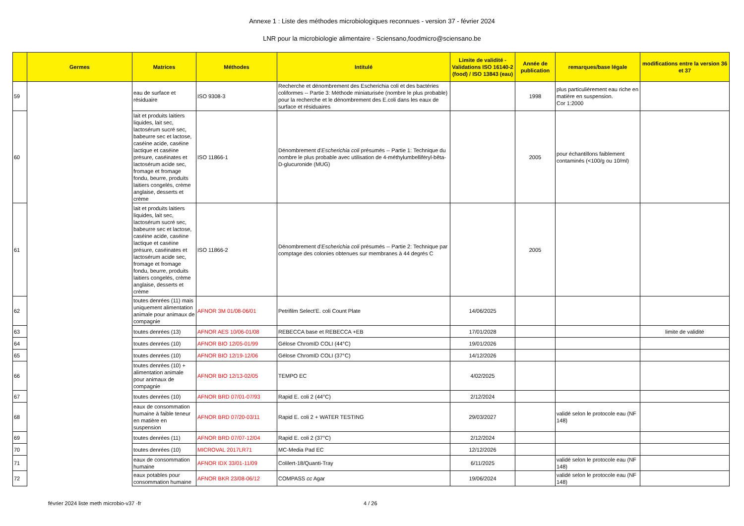Annexe 1 : Liste des méthodes microbiologiques reconnues - version 37 - février 2024
LNR pour la microbiologie alimentaire - Sciensano,foodmicro@sciensano.be
| | Germes | Matrices | Méthodes | Intitulé | Limite de validité - Validations ISO 16140-2 (food) / ISO 13843 (eau) | Année de publication | remarques/base légale | modifications entre la version 36 et 37 |
| --- | --- | --- | --- | --- | --- | --- | --- | --- |
| 59 | | eau de surface et résiduaire | ISO 9308-3 | Recherche et dénombrement des Escherichia coli et des bactéries coliformes -- Partie 3: Méthode miniaturisée (nombre le plus probable) pour la recherche et le dénombrement des E.coli dans les eaux de surface et résiduaires | | 1998 | plus particulièrement eau riche en matière en suspension. Cor 1:2000 | |
| 60 | | lait et produits laitiers liquides, lait sec, lactosérum sucré sec, babeurre sec et lactose, caséine acide, caséine lactique et caséine présure, caséinates et lactosérum acide sec, fromage et fromage fondu, beurre, produits laitiers congelés, crème anglaise, desserts et crème | ISO 11866-1 | Dénombrement d' Escherichia coli présumés -- Partie 1: Technique du nombre le plus probable avec utilisation de 4-méthylumbelliféryl-bêta-D-glucuronide (MUG) | | 2005 | pour échantillons faiblement contaminés (<100/g ou 10/ml) | |
| 61 | | lait et produits laitiers liquides, lait sec, lactosérum sucré sec, babeurre sec et lactose, caséine acide, caséine lactique et caséine présure, caséinates et lactosérum acide sec, fromage et fromage fondu, beurre, produits laitiers congelés, crème anglaise, desserts et crème | ISO 11866-2 | Dénombrement d' Escherichia coli présumés -- Partie 2: Technique par comptage des colonies obtenues sur membranes à 44 degrés C | | 2005 | | |
| 62 | | toutes denrées (11) mais uniquement alimentation animale pour animaux de compagnie | AFNOR 3M 01/08-06/01 | Petrifilm Select'E. coli Count Plate | 14/06/2025 | | | |
| 63 | | toutes denrées (13) | AFNOR AES 10/06-01/08 | REBECCA base et REBECCA +EB | 17/01/2028 | | | limite de validité |
| 64 | | toutes denrées (10) | AFNOR BIO 12/05-01/99 | Gélose ChromID COLI (44°C) | 19/01/2026 | | | |
| 65 | | toutes denrées (10) | AFNOR BIO 12/19-12/06 | Gélose ChromID COLI (37°C) | 14/12/2026 | | | |
| 66 | | toutes denrées (10) + alimentation animale pour animaux de compagnie | AFNOR BIO 12/13-02/05 | TEMPO EC | 4/02/2025 | | | |
| 67 | | toutes denrées (10) | AFNOR BRD 07/01-07/93 | Rapid E. coli 2 (44°C) | 2/12/2024 | | | |
| 68 | | eaux de consommation humaine à faible teneur en matière en suspension | AFNOR BRD 07/20-03/11 | Rapid E. coli 2 + WATER TESTING | 29/03/2027 | | validé selon le protocole eau (NF 148) | |
| 69 | | toutes denrées (11) | AFNOR BRD 07/07-12/04 | Rapid E. coli 2 (37°C) | 2/12/2024 | | | |
| 70 | | toutes denrées (10) | MICROVAL 2017LR71 | MC-Media Pad EC | 12/12/2026 | | | |
| 71 | | eaux de consommation humaine | AFNOR IDX 33/01-11/09 | Colilert-18/Quanti-Tray | 6/11/2025 | | validé selon le protocole eau (NF 148) | |
| 72 | | eaux potables pour consommation humaine | AFNOR BKR 23/08-06/12 | COMPASS cc Agar | 19/06/2024 | | validé selon le protocole eau (NF 148) | |
février 2024 liste meth microbio-v37 -fr 4 / 26